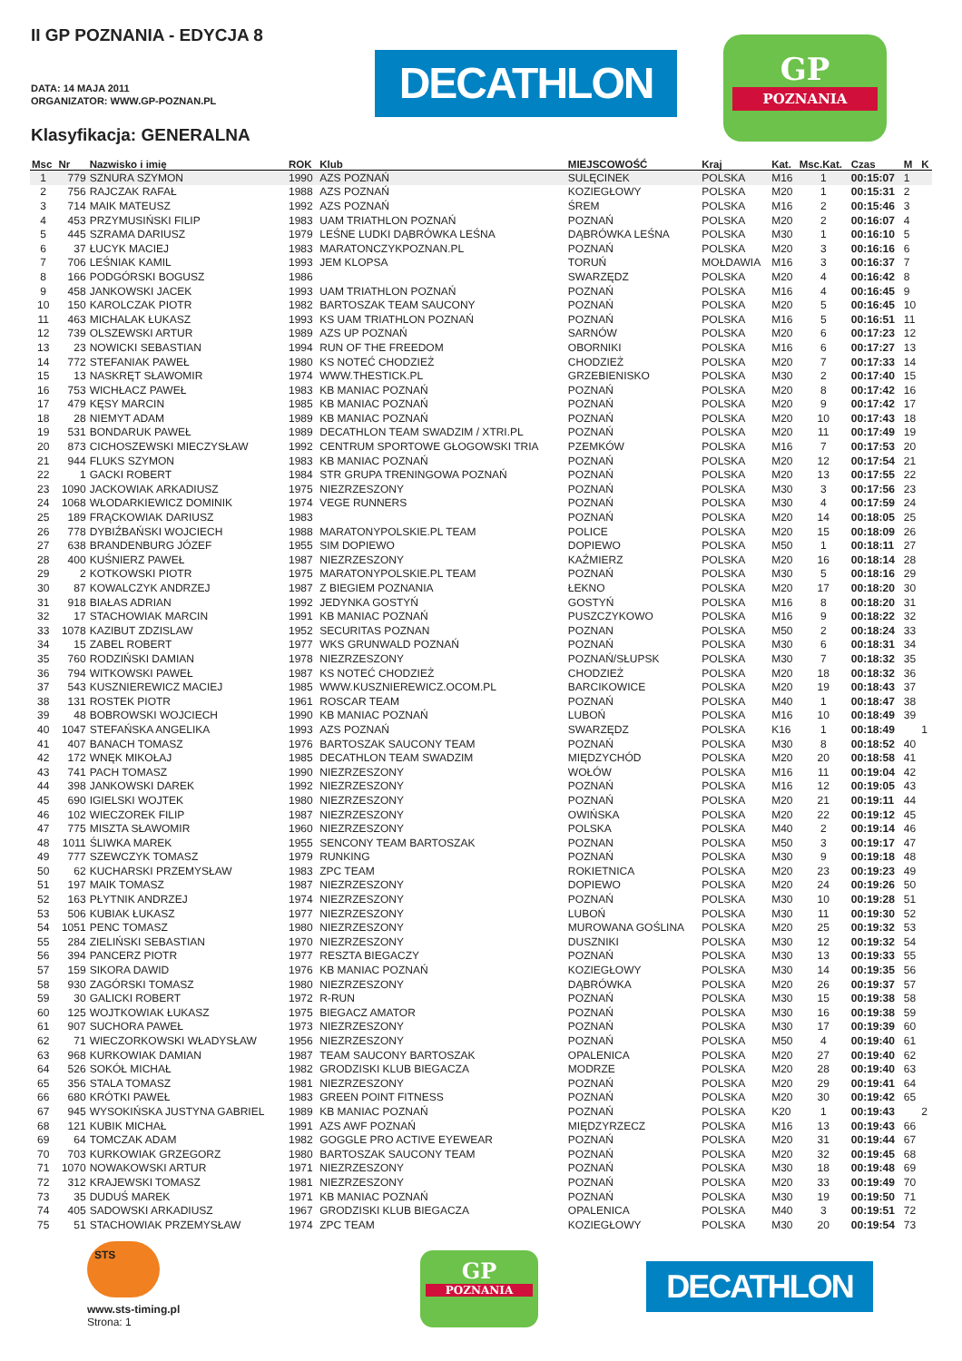II GP POZNANIA - EDYCJA 8
DATA: 14 MAJA 2011
ORGANIZATOR: WWW.GP-POZNAN.PL
Klasyfikacja: GENERALNA
DECATHLON
GP
POZNANIA
| Msc | Nr | Nazwisko i imię | ROK | Klub | MIEJSCOWOŚĆ | Kraj | Kat. | Msc.Kat. | Czas | M | K |
| --- | --- | --- | --- | --- | --- | --- | --- | --- | --- | --- | --- |
| 1 | 779 | SZNURA SZYMON | 1990 | AZS POZNAŃ | SULĘCINEK | POLSKA | M16 | 1 | 00:15:07 | 1 | |
| 2 | 756 | RAJCZAK RAFAŁ | 1988 | AZS POZNAŃ | KOZIEGŁOWY | POLSKA | M20 | 1 | 00:15:31 | 2 | |
| 3 | 714 | MAIK MATEUSZ | 1992 | AZS POZNAŃ | ŚREM | POLSKA | M16 | 2 | 00:15:46 | 3 | |
| 4 | 453 | PRZYMUSIŃSKI FILIP | 1983 | UAM TRIATHLON POZNAŃ | POZNAŃ | POLSKA | M20 | 2 | 00:16:07 | 4 | |
| 5 | 445 | SZRAMA DARIUSZ | 1979 | LEŚNE LUDKI DĄBRÓWKA LEŚNA | DĄBRÓWKA LEŚNA | POLSKA | M30 | 1 | 00:16:10 | 5 | |
| 6 | 37 | ŁUCYK MACIEJ | 1983 | MARATONCZYKPOZNAN.PL | POZNAŃ | POLSKA | M20 | 3 | 00:16:16 | 6 | |
| 7 | 706 | LEŚNIAK KAMIL | 1993 | JEM KLOPSA | TORUŃ | MOŁDAWIA | M16 | 3 | 00:16:37 | 7 | |
| 8 | 166 | PODGÓRSKI BOGUSZ | 1986 | | SWARZĘDZ | POLSKA | M20 | 4 | 00:16:42 | 8 | |
| 9 | 458 | JANKOWSKI JACEK | 1993 | UAM TRIATHLON POZNAŃ | POZNAŃ | POLSKA | M16 | 4 | 00:16:45 | 9 | |
| 10 | 150 | KAROLCZAK PIOTR | 1982 | BARTOSZAK TEAM SAUCONY | POZNAŃ | POLSKA | M20 | 5 | 00:16:45 | 10 | |
| 11 | 463 | MICHALAK ŁUKASZ | 1993 | KS UAM TRIATHLON POZNAŃ | POZNAŃ | POLSKA | M16 | 5 | 00:16:51 | 11 | |
| 12 | 739 | OLSZEWSKI ARTUR | 1989 | AZS UP POZNAŃ | SARNÓW | POLSKA | M20 | 6 | 00:17:23 | 12 | |
| 13 | 23 | NOWICKI SEBASTIAN | 1994 | RUN OF THE FREEDOM | OBORNIKI | POLSKA | M16 | 6 | 00:17:27 | 13 | |
| 14 | 772 | STEFANIAK PAWEŁ | 1980 | KS NOTEĆ CHODZIEŻ | CHODZIEŻ | POLSKA | M20 | 7 | 00:17:33 | 14 | |
| 15 | 13 | NASKRĘT SŁAWOMIR | 1974 | WWW.THESTICK.PL | GRZEBIENISKO | POLSKA | M30 | 2 | 00:17:40 | 15 | |
| 16 | 753 | WICHŁACZ PAWEŁ | 1983 | KB MANIAC POZNAŃ | POZNAŃ | POLSKA | M20 | 8 | 00:17:42 | 16 | |
| 17 | 479 | KĘSY MARCIN | 1985 | KB MANIAC POZNAŃ | POZNAŃ | POLSKA | M20 | 9 | 00:17:42 | 17 | |
| 18 | 28 | NIEMYT ADAM | 1989 | KB MANIAC POZNAŃ | POZNAŃ | POLSKA | M20 | 10 | 00:17:43 | 18 | |
| 19 | 531 | BONDARUK PAWEŁ | 1989 | DECATHLON TEAM SWADZIM / XTRI.PL | POZNAŃ | POLSKA | M20 | 11 | 00:17:49 | 19 | |
| 20 | 873 | CICHOSZEWSKI MIECZYSŁAW | 1992 | CENTRUM SPORTOWE GŁOGOWSKI TRIA | PZEMKÓW | POLSKA | M16 | 7 | 00:17:53 | 20 | |
| 21 | 944 | FLUKS SZYMON | 1983 | KB MANIAC POZNAŃ | POZNAŃ | POLSKA | M20 | 12 | 00:17:54 | 21 | |
| 22 | 1 | GACKI ROBERT | 1984 | STR GRUPA TRENINGOWA POZNAŃ | POZNAŃ | POLSKA | M20 | 13 | 00:17:55 | 22 | |
| 23 | 1090 | JACKOWIAK ARKADIUSZ | 1975 | NIEZRZESZONY | POZNAŃ | POLSKA | M30 | 3 | 00:17:56 | 23 | |
| 24 | 1068 | WŁODARKIEWICZ DOMINIK | 1974 | VEGE RUNNERS | POZNAŃ | POLSKA | M30 | 4 | 00:17:59 | 24 | |
| 25 | 189 | FRĄCKOWIAK DARIUSZ | 1983 | | POZNAŃ | POLSKA | M20 | 14 | 00:18:05 | 25 | |
| 26 | 778 | DYBIŹBAŃSKI WOJCIECH | 1988 | MARATONYPOLSKIE.PL TEAM | POLICE | POLSKA | M20 | 15 | 00:18:09 | 26 | |
| 27 | 638 | BRANDENBURG JÓZEF | 1955 | SIM DOPIEWO | DOPIEWO | POLSKA | M50 | 1 | 00:18:11 | 27 | |
| 28 | 400 | KUŚNIERZ PAWEŁ | 1987 | NIEZRZESZONY | KAŹMIERZ | POLSKA | M20 | 16 | 00:18:14 | 28 | |
| 29 | 2 | KOTKOWSKI PIOTR | 1975 | MARATONYPOLSKIE.PL TEAM | POZNAŃ | POLSKA | M30 | 5 | 00:18:16 | 29 | |
| 30 | 87 | KOWALCZYK ANDRZEJ | 1987 | Z BIEGIEM POZNANIA | ŁEKNO | POLSKA | M20 | 17 | 00:18:20 | 30 | |
| 31 | 918 | BIAŁAS ADRIAN | 1992 | JEDYNKA GOSTYŃ | GOSTYŃ | POLSKA | M16 | 8 | 00:18:20 | 31 | |
| 32 | 17 | STACHOWIAK MARCIN | 1991 | KB MANIAC POZNAŃ | PUSZCZYKOWO | POLSKA | M16 | 9 | 00:18:22 | 32 | |
| 33 | 1078 | KAZIBUT ZDZISLAW | 1952 | SECURITAS POZNAN | POZNAN | POLSKA | M50 | 2 | 00:18:24 | 33 | |
| 34 | 15 | ZABEL ROBERT | 1977 | WKS GRUNWALD POZNAŃ | POZNAŃ | POLSKA | M30 | 6 | 00:18:31 | 34 | |
| 35 | 760 | RODZIŃSKI DAMIAN | 1978 | NIEZRZESZONY | POZNAŃ/SŁUPSK | POLSKA | M30 | 7 | 00:18:32 | 35 | |
| 36 | 794 | WITKOWSKI PAWEŁ | 1987 | KS NOTEĆ CHODZIEŻ | CHODZIEŻ | POLSKA | M20 | 18 | 00:18:32 | 36 | |
| 37 | 543 | KUSZNIEREWICZ MACIEJ | 1985 | WWW.KUSZNIEREWICZ.OCOM.PL | BARCIKOWICE | POLSKA | M20 | 19 | 00:18:43 | 37 | |
| 38 | 131 | ROSTEK PIOTR | 1961 | ROSCAR TEAM | POZNAŃ | POLSKA | M40 | 1 | 00:18:47 | 38 | |
| 39 | 48 | BOBROWSKI WOJCIECH | 1990 | KB MANIAC POZNAŃ | LUBOŃ | POLSKA | M16 | 10 | 00:18:49 | 39 | |
| 40 | 1047 | STEFAŃSKA ANGELIKA | 1993 | AZS POZNAŃ | SWARZĘDZ | POLSKA | K16 | 1 | 00:18:49 | | 1 |
| 41 | 407 | BANACH TOMASZ | 1976 | BARTOSZAK SAUCONY TEAM | POZNAŃ | POLSKA | M30 | 8 | 00:18:52 | 40 | |
| 42 | 172 | WNĘK MIKOŁAJ | 1985 | DECATHLON TEAM SWADZIM | MIĘDZYCHÓD | POLSKA | M20 | 20 | 00:18:58 | 41 | |
| 43 | 741 | PACH TOMASZ | 1990 | NIEZRZESZONY | WOŁÓW | POLSKA | M16 | 11 | 00:19:04 | 42 | |
| 44 | 398 | JANKOWSKI DAREK | 1992 | NIEZRZESZONY | POZNAŃ | POLSKA | M16 | 12 | 00:19:05 | 43 | |
| 45 | 690 | IGIELSKI WOJTEK | 1980 | NIEZRZESZONY | POZNAŃ | POLSKA | M20 | 21 | 00:19:11 | 44 | |
| 46 | 102 | WIECZOREK FILIP | 1987 | NIEZRZESZONY | OWIŃSKA | POLSKA | M20 | 22 | 00:19:12 | 45 | |
| 47 | 775 | MISZTA SŁAWOMIR | 1960 | NIEZRZESZONY | POLSKA | POLSKA | M40 | 2 | 00:19:14 | 46 | |
| 48 | 1011 | ŚLIWKA MAREK | 1955 | SENCONY TEAM BARTOSZAK | POZNAN | POLSKA | M50 | 3 | 00:19:17 | 47 | |
| 49 | 777 | SZEWCZYK TOMASZ | 1979 | RUNKING | POZNAŃ | POLSKA | M30 | 9 | 00:19:18 | 48 | |
| 50 | 62 | KUCHARSKI PRZEMYSŁAW | 1983 | ZPC TEAM | ROKIETNICA | POLSKA | M20 | 23 | 00:19:23 | 49 | |
| 51 | 197 | MAIK TOMASZ | 1987 | NIEZRZESZONY | DOPIEWO | POLSKA | M20 | 24 | 00:19:26 | 50 | |
| 52 | 163 | PŁYTNIK ANDRZEJ | 1974 | NIEZRZESZONY | POZNAŃ | POLSKA | M30 | 10 | 00:19:28 | 51 | |
| 53 | 506 | KUBIAK ŁUKASZ | 1977 | NIEZRZESZONY | LUBOŃ | POLSKA | M30 | 11 | 00:19:30 | 52 | |
| 54 | 1051 | PENC TOMASZ | 1980 | NIEZRZESZONY | MUROWANA GOŚLINA | POLSKA | M20 | 25 | 00:19:32 | 53 | |
| 55 | 284 | ZIELIŃSKI SEBASTIAN | 1970 | NIEZRZESZONY | DUSZNIKI | POLSKA | M30 | 12 | 00:19:32 | 54 | |
| 56 | 394 | PANCERZ PIOTR | 1977 | RESZTA BIEGACZY | POZNAŃ | POLSKA | M30 | 13 | 00:19:33 | 55 | |
| 57 | 159 | SIKORA DAWID | 1976 | KB MANIAC POZNAŃ | KOZIEGŁOWY | POLSKA | M30 | 14 | 00:19:35 | 56 | |
| 58 | 930 | ZAGÓRSKI TOMASZ | 1980 | NIEZRZESZONY | DĄBRÓWKA | POLSKA | M20 | 26 | 00:19:37 | 57 | |
| 59 | 30 | GALICKI ROBERT | 1972 | R-RUN | POZNAŃ | POLSKA | M30 | 15 | 00:19:38 | 58 | |
| 60 | 125 | WOJTKOWIAK ŁUKASZ | 1975 | BIEGACZ AMATOR | POZNAŃ | POLSKA | M30 | 16 | 00:19:38 | 59 | |
| 61 | 907 | SUCHORA PAWEŁ | 1973 | NIEZRZESZONY | POZNAŃ | POLSKA | M30 | 17 | 00:19:39 | 60 | |
| 62 | 71 | WIECZORKOWSKI WŁADYSŁAW | 1956 | NIEZRZESZONY | POZNAŃ | POLSKA | M50 | 4 | 00:19:40 | 61 | |
| 63 | 968 | KURKOWIAK DAMIAN | 1987 | TEAM SAUCONY BARTOSZAK | OPALENICA | POLSKA | M20 | 27 | 00:19:40 | 62 | |
| 64 | 526 | SOKÓŁ MICHAŁ | 1982 | GRODZISKI KLUB BIEGACZA | MODRZE | POLSKA | M20 | 28 | 00:19:40 | 63 | |
| 65 | 356 | STALA TOMASZ | 1981 | NIEZRZESZONY | POZNAŃ | POLSKA | M20 | 29 | 00:19:41 | 64 | |
| 66 | 680 | KRÓTKI PAWEŁ | 1983 | GREEN POINT FITNESS | POZNAŃ | POLSKA | M20 | 30 | 00:19:42 | 65 | |
| 67 | 945 | WYSOKIŃSKA JUSTYNA GABRIEL | 1989 | KB MANIAC POZNAŃ | POZNAŃ | POLSKA | K20 | 1 | 00:19:43 | | 2 |
| 68 | 121 | KUBIK MICHAŁ | 1991 | AZS AWF POZNAŃ | MIĘDZYRZECZ | POLSKA | M16 | 13 | 00:19:43 | 66 | |
| 69 | 64 | TOMCZAK ADAM | 1982 | GOGGLE PRO ACTIVE EYEWEAR | POZNAŃ | POLSKA | M20 | 31 | 00:19:44 | 67 | |
| 70 | 703 | KURKOWIAK GRZEGORZ | 1980 | BARTOSZAK SAUCONY TEAM | POZNAŃ | POLSKA | M20 | 32 | 00:19:45 | 68 | |
| 71 | 1070 | NOWAKOWSKI ARTUR | 1971 | NIEZRZESZONY | POZNAŃ | POLSKA | M30 | 18 | 00:19:48 | 69 | |
| 72 | 312 | KRAJEWSKI TOMASZ | 1981 | NIEZRZESZONY | POZNAŃ | POLSKA | M20 | 33 | 00:19:49 | 70 | |
| 73 | 35 | DUDUŚ MAREK | 1971 | KB MANIAC POZNAŃ | POZNAŃ | POLSKA | M30 | 19 | 00:19:50 | 71 | |
| 74 | 405 | SADOWSKI ARKADIUSZ | 1967 | GRODZISKI KLUB BIEGACZA | OPALENICA | POLSKA | M40 | 3 | 00:19:51 | 72 | |
| 75 | 51 | STACHOWIAK PRZEMYSŁAW | 1974 | ZPC TEAM | KOZIEGŁOWY | POLSKA | M30 | 20 | 00:19:54 | 73 | |
STS
www.sts-timing.pl
Strona: 1
GP
POZNANIA
DECATHLON